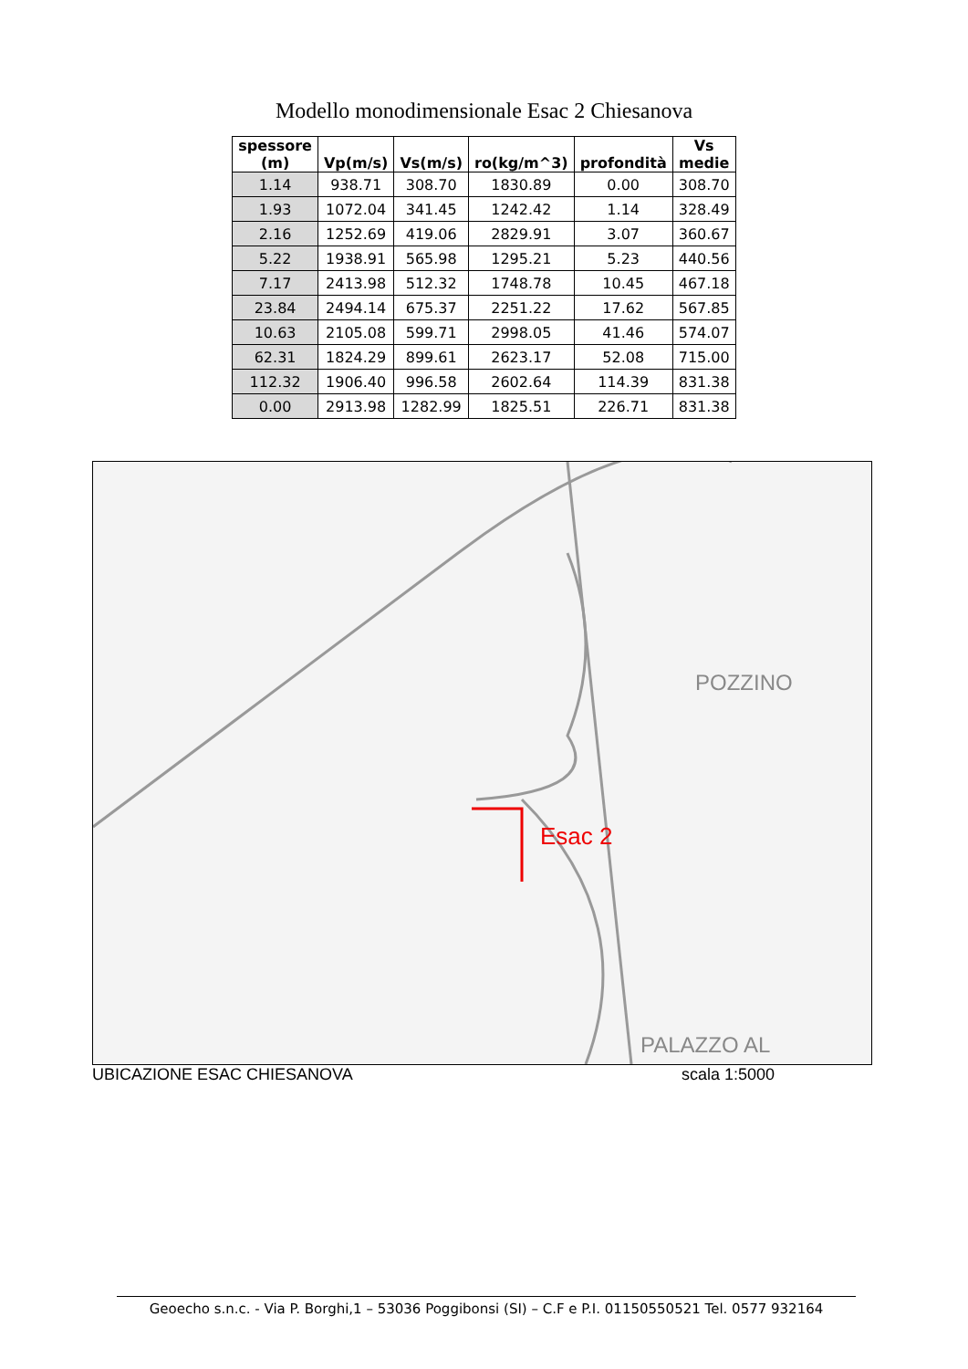Modello monodimensionale Esac 2 Chiesanova
| spessore (m) | Vp(m/s) | Vs(m/s) | ro(kg/m^3) | profondità | Vs medie |
| --- | --- | --- | --- | --- | --- |
| 1.14 | 938.71 | 308.70 | 1830.89 | 0.00 | 308.70 |
| 1.93 | 1072.04 | 341.45 | 1242.42 | 1.14 | 328.49 |
| 2.16 | 1252.69 | 419.06 | 2829.91 | 3.07 | 360.67 |
| 5.22 | 1938.91 | 565.98 | 1295.21 | 5.23 | 440.56 |
| 7.17 | 2413.98 | 512.32 | 1748.78 | 10.45 | 467.18 |
| 23.84 | 2494.14 | 675.37 | 2251.22 | 17.62 | 567.85 |
| 10.63 | 2105.08 | 599.71 | 2998.05 | 41.46 | 574.07 |
| 62.31 | 1824.29 | 899.61 | 2623.17 | 52.08 | 715.00 |
| 112.32 | 1906.40 | 996.58 | 2602.64 | 114.39 | 831.38 |
| 0.00 | 2913.98 | 1282.99 | 1825.51 | 226.71 | 831.38 |
Esac 2
POZZINO
PALAZZO AL
UBICAZIONE ESAC CHIESANOVA scala 1:5000
Geoecho s.n.c. - Via P. Borghi,1 – 53036 Poggibonsi (SI) – C.F e P.I. 01150550521 Tel. 0577 932164